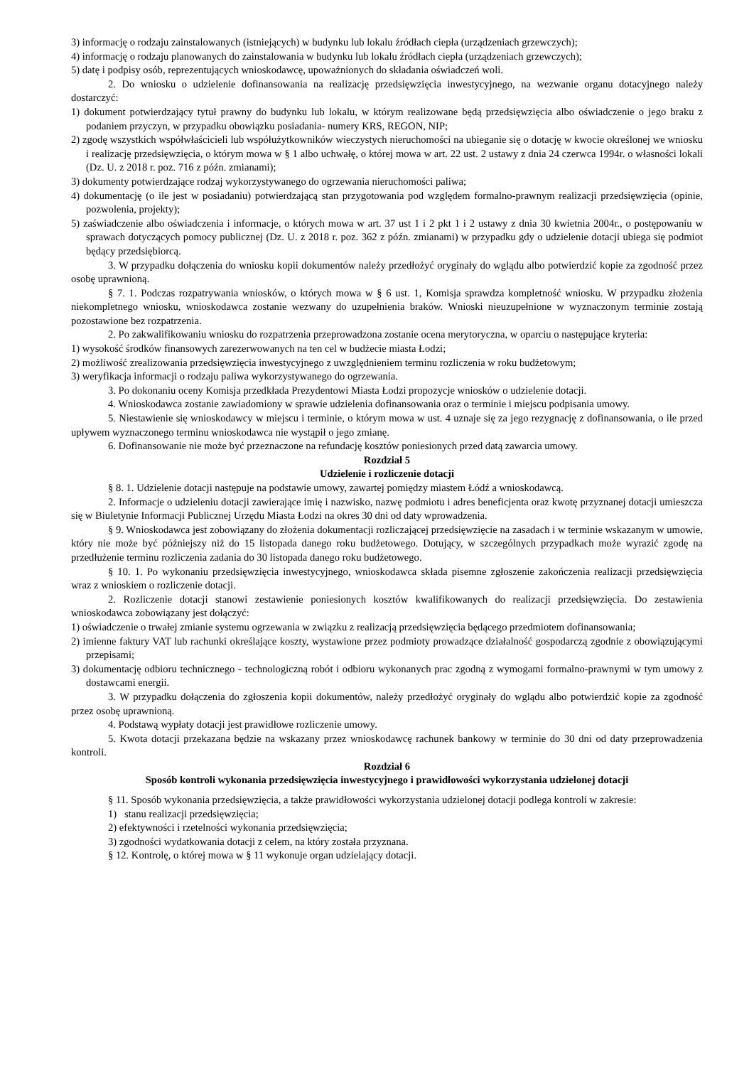3) informację o rodzaju zainstalowanych (istniejących) w budynku lub lokalu źródłach ciepła (urządzeniach grzewczych);
4) informację o rodzaju planowanych do zainstalowania w budynku lub lokalu źródłach ciepła (urządzeniach grzewczych);
5) datę i podpisy osób, reprezentujących wnioskodawcę, upoważnionych do składania oświadczeń woli.
2. Do wniosku o udzielenie dofinansowania na realizację przedsięwzięcia inwestycyjnego, na wezwanie organu dotacyjnego należy dostarczyć:
1) dokument potwierdzający tytuł prawny do budynku lub lokalu, w którym realizowane będą przedsięwzięcia albo oświadczenie o jego braku z podaniem przyczyn, w przypadku obowiązku posiadania- numery KRS, REGON, NIP;
2) zgodę wszystkich współwłaścicieli lub współużytkowników wieczystych nieruchomości na ubieganie się o dotację w kwocie określonej we wniosku i realizację przedsięwzięcia, o którym mowa w § 1 albo uchwałę, o której mowa w art. 22 ust. 2 ustawy z dnia 24 czerwca 1994r. o własności lokali (Dz. U. z 2018 r. poz. 716 z późn. zmianami);
3) dokumenty potwierdzające rodzaj wykorzystywanego do ogrzewania nieruchomości paliwa;
4) dokumentację (o ile jest w posiadaniu) potwierdzającą stan przygotowania pod względem formalno-prawnym realizacji przedsięwzięcia (opinie, pozwolenia, projekty);
5) zaświadczenie albo oświadczenia i informacje, o których mowa w art. 37 ust 1 i 2 pkt 1 i 2 ustawy z dnia 30 kwietnia 2004r., o postępowaniu w sprawach dotyczących pomocy publicznej (Dz. U. z 2018 r. poz. 362 z późn. zmianami) w przypadku gdy o udzielenie dotacji ubiega się podmiot będący przedsiębiorcą.
3. W przypadku dołączenia do wniosku kopii dokumentów należy przedłożyć oryginały do wglądu albo potwierdzić kopie za zgodność przez osobę uprawnioną.
§ 7. 1. Podczas rozpatrywania wniosków, o których mowa w § 6 ust. 1, Komisja sprawdza kompletność wniosku. W przypadku złożenia niekompletnego wniosku, wnioskodawca zostanie wezwany do uzupełnienia braków. Wnioski nieuzupełnione w wyznaczonym terminie zostają pozostawione bez rozpatrzenia.
2. Po zakwalifikowaniu wniosku do rozpatrzenia przeprowadzona zostanie ocena merytoryczna, w oparciu o następujące kryteria:
1) wysokość środków finansowych zarezerwowanych na ten cel w budżecie miasta Łodzi;
2) możliwość zrealizowania przedsięwzięcia inwestycyjnego z uwzględnieniem terminu rozliczenia w roku budżetowym;
3) weryfikacja informacji o rodzaju paliwa wykorzystywanego do ogrzewania.
3. Po dokonaniu oceny Komisja przedkłada Prezydentowi Miasta Łodzi propozycje wniosków o udzielenie dotacji.
4. Wnioskodawca zostanie zawiadomiony w sprawie udzielenia dofinansowania oraz o terminie i miejscu podpisania umowy.
5. Niestawienie się wnioskodawcy w miejscu i terminie, o którym mowa w ust. 4 uznaje się za jego rezygnację z dofinansowania, o ile przed upływem wyznaczonego terminu wnioskodawca nie wystąpił o jego zmianę.
6. Dofinansowanie nie może być przeznaczone na refundację kosztów poniesionych przed datą zawarcia umowy.
Rozdział 5
Udzielenie i rozliczenie dotacji
§ 8. 1. Udzielenie dotacji następuje na podstawie umowy, zawartej pomiędzy miastem Łódź a wnioskodawcą.
2. Informacje o udzieleniu dotacji zawierające imię i nazwisko, nazwę podmiotu i adres beneficjenta oraz kwotę przyznanej dotacji umieszcza się w Biuletynie Informacji Publicznej Urzędu Miasta Łodzi na okres 30 dni od daty wprowadzenia.
§ 9. Wnioskodawca jest zobowiązany do złożenia dokumentacji rozliczającej przedsięwzięcie na zasadach i w terminie wskazanym w umowie, który nie może być późniejszy niż do 15 listopada danego roku budżetowego. Dotujący, w szczególnych przypadkach może wyrazić zgodę na przedłużenie terminu rozliczenia zadania do 30 listopada danego roku budżetowego.
§ 10. 1. Po wykonaniu przedsięwzięcia inwestycyjnego, wnioskodawca składa pisemne zgłoszenie zakończenia realizacji przedsięwzięcia wraz z wnioskiem o rozliczenie dotacji.
2. Rozliczenie dotacji stanowi zestawienie poniesionych kosztów kwalifikowanych do realizacji przedsięwzięcia. Do zestawienia wnioskodawca zobowiązany jest dołączyć:
1) oświadczenie o trwałej zmianie systemu ogrzewania w związku z realizacją przedsięwzięcia będącego przedmiotem dofinansowania;
2) imienne faktury VAT lub rachunki określające koszty, wystawione przez podmioty prowadzące działalność gospodarczą zgodnie z obowiązującymi przepisami;
3) dokumentację odbioru technicznego - technologiczną robót i odbioru wykonanych prac zgodną z wymogami formalno-prawnymi w tym umowy z dostawcami energii.
3. W przypadku dołączenia do zgłoszenia kopii dokumentów, należy przedłożyć oryginały do wglądu albo potwierdzić kopie za zgodność przez osobę uprawnioną.
4. Podstawą wypłaty dotacji jest prawidłowe rozliczenie umowy.
5. Kwota dotacji przekazana będzie na wskazany przez wnioskodawcę rachunek bankowy w terminie do 30 dni od daty przeprowadzenia kontroli.
Rozdział 6
Sposób kontroli wykonania przedsięwzięcia inwestycyjnego i prawidłowości wykorzystania udzielonej dotacji
§ 11. Sposób wykonania przedsięwzięcia, a także prawidłowości wykorzystania udzielonej dotacji podlega kontroli w zakresie:
1) stanu realizacji przedsięwzięcia;
2) efektywności i rzetelności wykonania przedsięwzięcia;
3) zgodności wydatkowania dotacji z celem, na który została przyznana.
§ 12. Kontrolę, o której mowa w § 11 wykonuje organ udzielający dotacji.